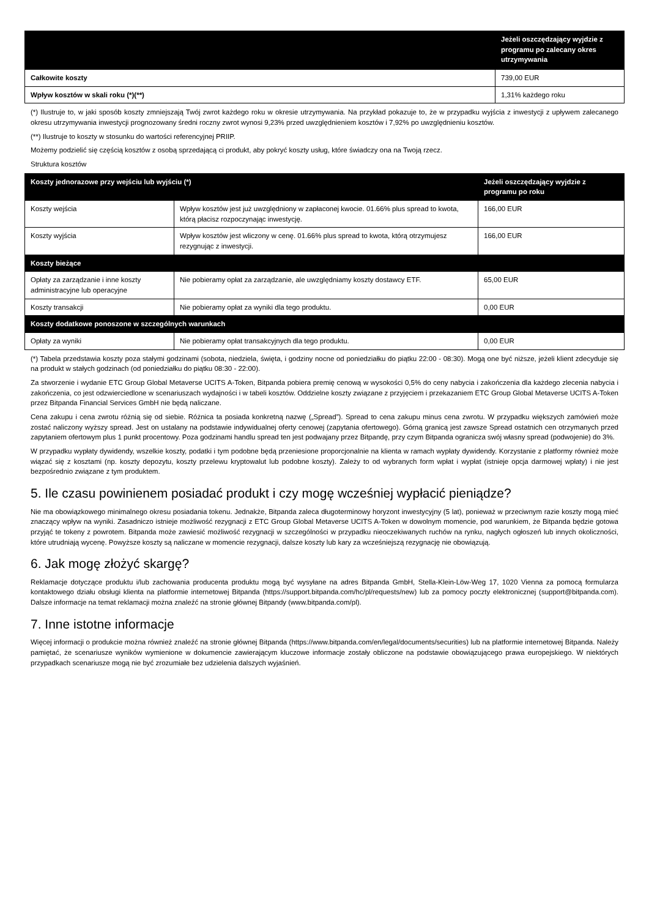| | Jeżeli oszczędzający wyjdzie z programu po zalecany okres utrzymywania |
| --- | --- |
| Całkowite koszty | 739,00 EUR |
| Wpływ kosztów w skali roku (*)(**) | 1,31% każdego roku |
(*) Ilustruje to, w jaki sposób koszty zmniejszają Twój zwrot każdego roku w okresie utrzymywania. Na przykład pokazuje to, że w przypadku wyjścia z inwestycji z upływem zalecanego okresu utrzymywania inwestycji prognozowany średni roczny zwrot wynosi 9,23% przed uwzględnieniem kosztów i 7,92% po uwzględnieniu kosztów.
(**) Ilustruje to koszty w stosunku do wartości referencyjnej PRIIP.
Możemy podzielić się częścią kosztów z osobą sprzedającą ci produkt, aby pokryć koszty usług, które świadczy ona na Twoją rzecz.
Struktura kosztów
| Koszty jednorazowe przy wejściu lub wyjściu (*) | | Jeżeli oszczędzający wyjdzie z programu po roku |
| --- | --- | --- |
| Koszty wejścia | Wpływ kosztów jest już uwzględniony w zapłaconej kwocie. 01.66% plus spread to kwota, którą płacisz rozpoczynając inwestycję. | 166,00 EUR |
| Koszty wyjścia | Wpływ kosztów jest wliczony w cenę. 01.66% plus spread to kwota, którą otrzymujesz rezygnując z inwestycji. | 166,00 EUR |
| Koszty bieżące | | |
| Opłaty za zarządzanie i inne koszty administracyjne lub operacyjne | Nie pobieramy opłat za zarządzanie, ale uwzględniamy koszty dostawcy ETF. | 65,00 EUR |
| Koszty transakcji | Nie pobieramy opłat za wyniki dla tego produktu. | 0,00 EUR |
| Koszty dodatkowe ponoszone w szczególnych warunkach | | |
| Opłaty za wyniki | Nie pobieramy opłat transakcyjnych dla tego produktu. | 0,00 EUR |
(*) Tabela przedstawia koszty poza stałymi godzinami (sobota, niedziela, święta, i godziny nocne od poniedziałku do piątku 22:00 - 08:30). Mogą one być niższe, jeżeli klient zdecyduje się na produkt w stałych godzinach (od poniedziałku do piątku 08:30 - 22:00).
Za stworzenie i wydanie ETC Group Global Metaverse UCITS A-Token, Bitpanda pobiera premię cenową w wysokości 0,5% do ceny nabycia i zakończenia dla każdego zlecenia nabycia i zakończenia, co jest odzwierciedlone w scenariuszach wydajności i w tabeli kosztów. Oddzielne koszty związane z przyjęciem i przekazaniem ETC Group Global Metaverse UCITS A-Token przez Bitpanda Financial Services GmbH nie będą naliczane.
Cena zakupu i cena zwrotu różnią się od siebie. Różnica ta posiada konkretną nazwę („Spread”). Spread to cena zakupu minus cena zwrotu. W przypadku większych zamówień może zostać naliczony wyższy spread. Jest on ustalany na podstawie indywidualnej oferty cenowej (zapytania ofertowego). Górną granicą jest zawsze Spread ostatnich cen otrzymanych przed zapytaniem ofertowym plus 1 punkt procentowy. Poza godzinami handlu spread ten jest podwajany przez Bitpandę, przy czym Bitpanda ogranicza swój własny spread (podwojenie) do 3%.
W przypadku wypłaty dywidendy, wszelkie koszty, podatki i tym podobne będą przeniesione proporcjonalnie na klienta w ramach wypłaty dywidendy. Korzystanie z platformy również może wiązać się z kosztami (np. koszty depozytu, koszty przelewu kryptowalut lub podobne koszty). Zależy to od wybranych form wpłat i wypłat (istnieje opcja darmowej wpłaty) i nie jest bezpośrednio związane z tym produktem.
5. Ile czasu powinienem posiadać produkt i czy mogę wcześniej wypłacić pieniądze?
Nie ma obowiązkowego minimalnego okresu posiadania tokenu. Jednakże, Bitpanda zaleca długoterminowy horyzont inwestycyjny (5 lat), ponieważ w przeciwnym razie koszty mogą mieć znaczący wpływ na wyniki. Zasadniczo istnieje możliwość rezygnacji z ETC Group Global Metaverse UCITS A-Token w dowolnym momencie, pod warunkiem, że Bitpanda będzie gotowa przyjąć te tokeny z powrotem. Bitpanda może zawiesić możliwość rezygnacji w szczególności w przypadku nieoczekiwanych ruchów na rynku, nagłych ogłoszeń lub innych okoliczności, które utrudniają wycenę. Powyższe koszty są naliczane w momencie rezygnacji, dalsze koszty lub kary za wcześniejszą rezygnację nie obowiązują.
6. Jak mogę złożyć skargę?
Reklamacje dotyczące produktu i/lub zachowania producenta produktu mogą być wysyłane na adres Bitpanda GmbH, Stella-Klein-Löw-Weg 17, 1020 Vienna za pomocą formularza kontaktowego działu obsługi klienta na platformie internetowej Bitpanda (https://support.bitpanda.com/hc/pl/requests/new) lub za pomocy poczty elektronicznej (support@bitpanda.com). Dalsze informacje na temat reklamacji można znaleźć na stronie głównej Bitpandy (www.bitpanda.com/pl).
7. Inne istotne informacje
Więcej informacji o produkcie można również znaleźć na stronie głównej Bitpanda (https://www.bitpanda.com/en/legal/documents/securities) lub na platformie internetowej Bitpanda. Należy pamiętać, że scenariusze wyników wymienione w dokumencie zawierającym kluczowe informacje zostały obliczone na podstawie obowiązującego prawa europejskiego. W niektórych przypadkach scenariusze mogą nie być zrozumiałe bez udzielenia dalszych wyjaśnień.